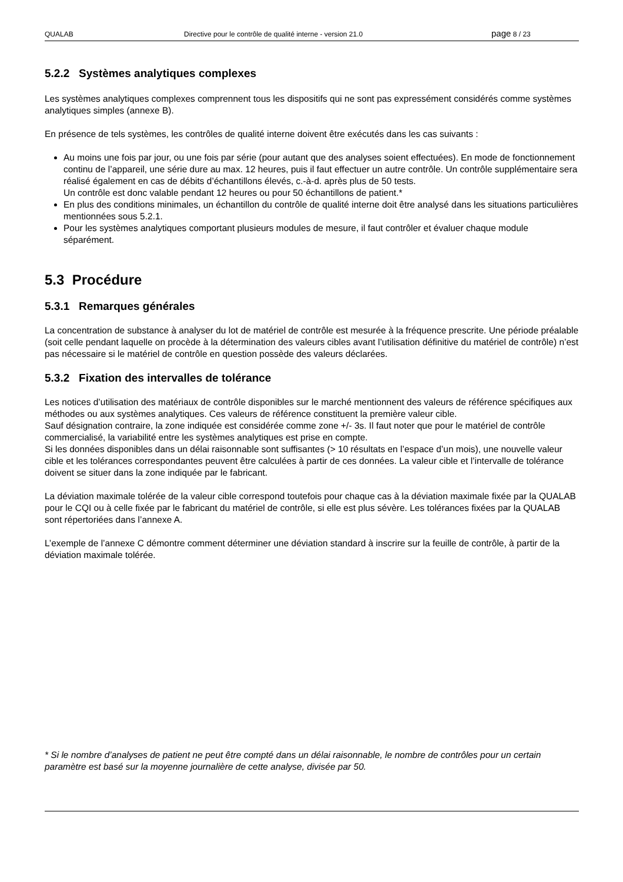QUALAB Directive pour le contrôle de qualité interne - version 21.0 page 8 / 23
5.2.2 Systèmes analytiques complexes
Les systèmes analytiques complexes comprennent tous les dispositifs qui ne sont pas expressément considérés comme systèmes analytiques simples (annexe B).
En présence de tels systèmes, les contrôles de qualité interne doivent être exécutés dans les cas suivants :
Au moins une fois par jour, ou une fois par série (pour autant que des analyses soient effectuées). En mode de fonctionnement continu de l’appareil, une série dure au max. 12 heures, puis il faut effectuer un autre contrôle. Un contrôle supplémentaire sera réalisé également en cas de débits d’échantillons élevés, c.-à-d. après plus de 50 tests.
Un contrôle est donc valable pendant 12 heures ou pour 50 échantillons de patient.*
En plus des conditions minimales, un échantillon du contrôle de qualité interne doit être analysé dans les situations particulières mentionnées sous 5.2.1.
Pour les systèmes analytiques comportant plusieurs modules de mesure, il faut contrôler et évaluer chaque module séparément.
5.3 Procédure
5.3.1 Remarques générales
La concentration de substance à analyser du lot de matériel de contrôle est mesurée à la fréquence prescrite. Une période préalable (soit celle pendant laquelle on procède à la détermination des valeurs cibles avant l’utilisation définitive du matériel de contrôle) n’est pas nécessaire si le matériel de contrôle en question possède des valeurs déclarées.
5.3.2 Fixation des intervalles de tolérance
Les notices d’utilisation des matériaux de contrôle disponibles sur le marché mentionnent des valeurs de référence spécifiques aux méthodes ou aux systèmes analytiques. Ces valeurs de référence constituent la première valeur cible.
Sauf désignation contraire, la zone indiquée est considérée comme zone +/- 3s. Il faut noter que pour le matériel de contrôle commercialisé, la variabilité entre les systèmes analytiques est prise en compte.
Si les données disponibles dans un délai raisonnable sont suffisantes (> 10 résultats en l’espace d’un mois), une nouvelle valeur cible et les tolérances correspondantes peuvent être calculées à partir de ces données. La valeur cible et l’intervalle de tolérance doivent se situer dans la zone indiquée par le fabricant.
La déviation maximale tolérée de la valeur cible correspond toutefois pour chaque cas à la déviation maximale fixée par la QUALAB pour le CQI ou à celle fixée par le fabricant du matériel de contrôle, si elle est plus sévère. Les tolérances fixées par la QUALAB sont répertoriées dans l’annexe A.
L’exemple de l’annexe C démontre comment déterminer une déviation standard à inscrire sur la feuille de contrôle, à partir de la déviation maximale tolérée.
* Si le nombre d’analyses de patient ne peut être compté dans un délai raisonnable, le nombre de contrôles pour un certain paramètre est basé sur la moyenne journalière de cette analyse, divisée par 50.